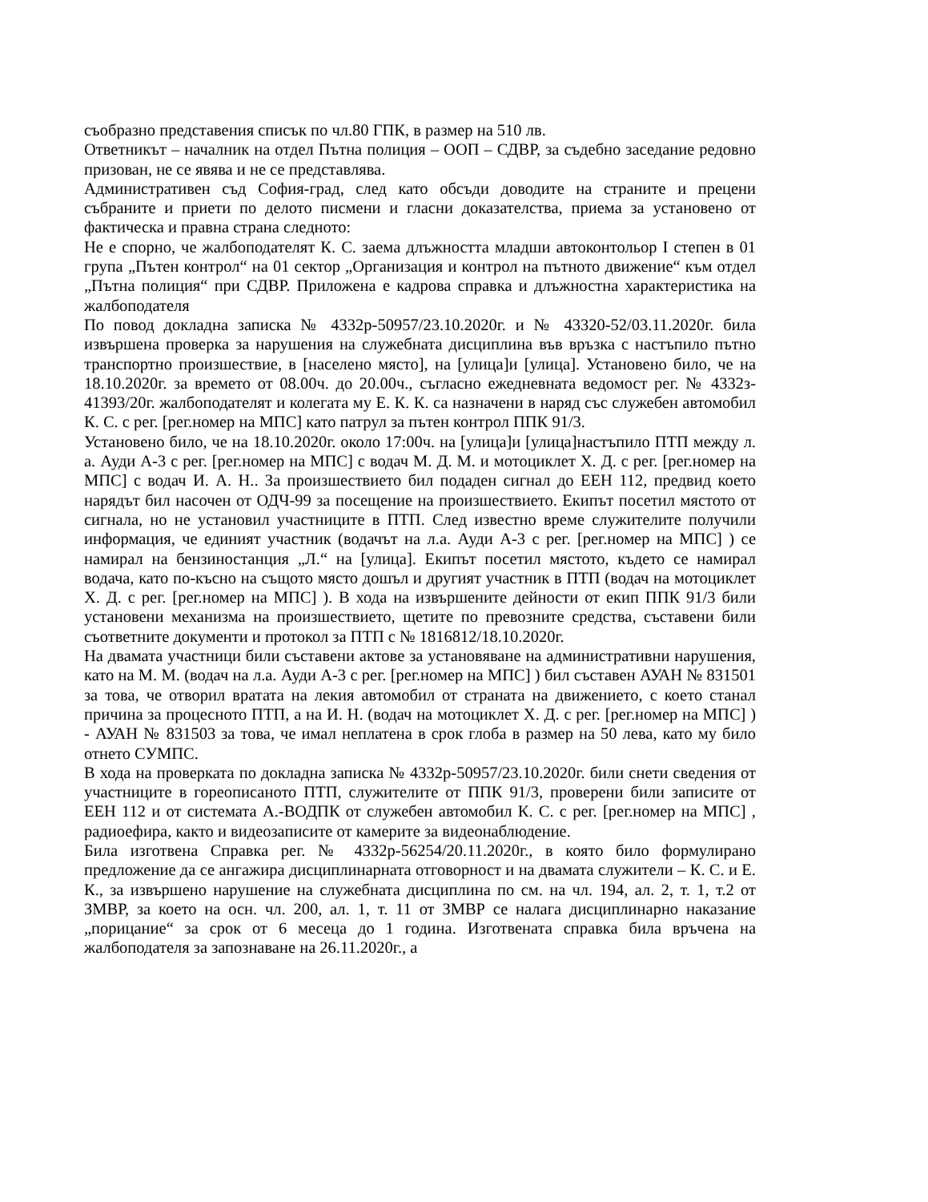съобразно представения списък по чл.80 ГПК, в размер на 510 лв.
Ответникът – началник на отдел Пътна полиция – ООП – СДВР, за съдебно заседание редовно призован, не се явява и не се представлява.
Административен съд София-град, след като обсъди доводите на страните и прецени събраните и приети по делото писмени и гласни доказателства, приема за установено от фактическа и правна страна следното:
Не е спорно, че жалбоподателят К. С. заема длъжността младши автоконтольор I степен в 01 група „Пътен контрол“ на 01 сектор „Организация и контрол на пътното движение“ към отдел „Пътна полиция“ при СДВР. Приложена е кадрова справка и длъжностна характеристика на жалбоподателя
По повод докладна записка № 4332р-50957/23.10.2020г. и № 43320-52/03.11.2020г. била извършена проверка за нарушения на служебната дисциплина във връзка с настъпило пътно транспортно произшествие, в [населено място], на [улица]и [улица]. Установено било, че на 18.10.2020г. за времето от 08.00ч. до 20.00ч., съгласно ежедневната ведомост рег. № 4332з- 41393/20г. жалбоподателят и колегата му Е. К. К. са назначени в наряд със служебен автомобил К. С. с рег. [рег.номер на МПС] като патрул за пътен контрол ППК 91/3.
Установено било, че на 18.10.2020г. около 17:00ч. на [улица]и [улица]настъпило ПТП между л. а. Ауди А-3 с рег. [рег.номер на МПС] с водач М. Д. М. и мотоциклет Х. Д. с рег. [рег.номер на МПС] с водач И. А. Н.. За произшествието бил подаден сигнал до ЕЕН 112, предвид което нарядът бил насочен от ОДЧ-99 за посещение на произшествието. Екипът посетил мястото от сигнала, но не установил участниците в ПТП. След известно време служителите получили информация, че единият участник (водачът на л.а. Ауди А-3 с рег. [рег.номер на МПС] ) се намирал на бензиностанция „Л.“ на [улица]. Екипът посетил мястото, където се намирал водача, като по-късно на същото място дошъл и другият участник в ПТП (водач на мотоциклет Х. Д. с рег. [рег.номер на МПС] ). В хода на извършените дейности от екип ППК 91/3 били установени механизма на произшествието, щетите по превозните средства, съставени били съответните документи и протокол за ПТП с № 1816812/18.10.2020г.
На двамата участници били съставени актове за установяване на административни нарушения, като на М. М. (водач на л.а. Ауди А-3 с рег. [рег.номер на МПС] ) бил съставен АУАН № 831501 за това, че отворил вратата на лекия автомобил от страната на движението, с което станал причина за процесното ПТП, а на И. Н. (водач на мотоциклет Х. Д. с рег. [рег.номер на МПС] ) - АУАН № 831503 за това, че имал неплатена в срок глоба в размер на 50 лева, като му било отнето СУМПС.
В хода на проверката по докладна записка № 4332р-50957/23.10.2020г. били снети сведения от участниците в гореописаното ПТП, служителите от ППК 91/3, проверени били записите от ЕЕН 112 и от системата А.-ВОДПК от служебен автомобил К. С. с рег. [рег.номер на МПС] , радиоефира, както и видеозаписите от камерите за видеонаблюдение.
Била изготвена Справка рег. № 4332р-56254/20.11.2020г., в която било формулирано предложение да се ангажира дисциплинарната отговорност и на двамата служители – К. С. и Е. К., за извършено нарушение на служебната дисциплина по см. на чл. 194, ал. 2, т. 1, т.2 от ЗМВР, за което на осн. чл. 200, ал. 1, т. 11 от ЗМВР се налага дисциплинарно наказание „порицание“ за срок от 6 месеца до 1 година. Изготвената справка била връчена на жалбоподателя за запознаване на 26.11.2020г., а